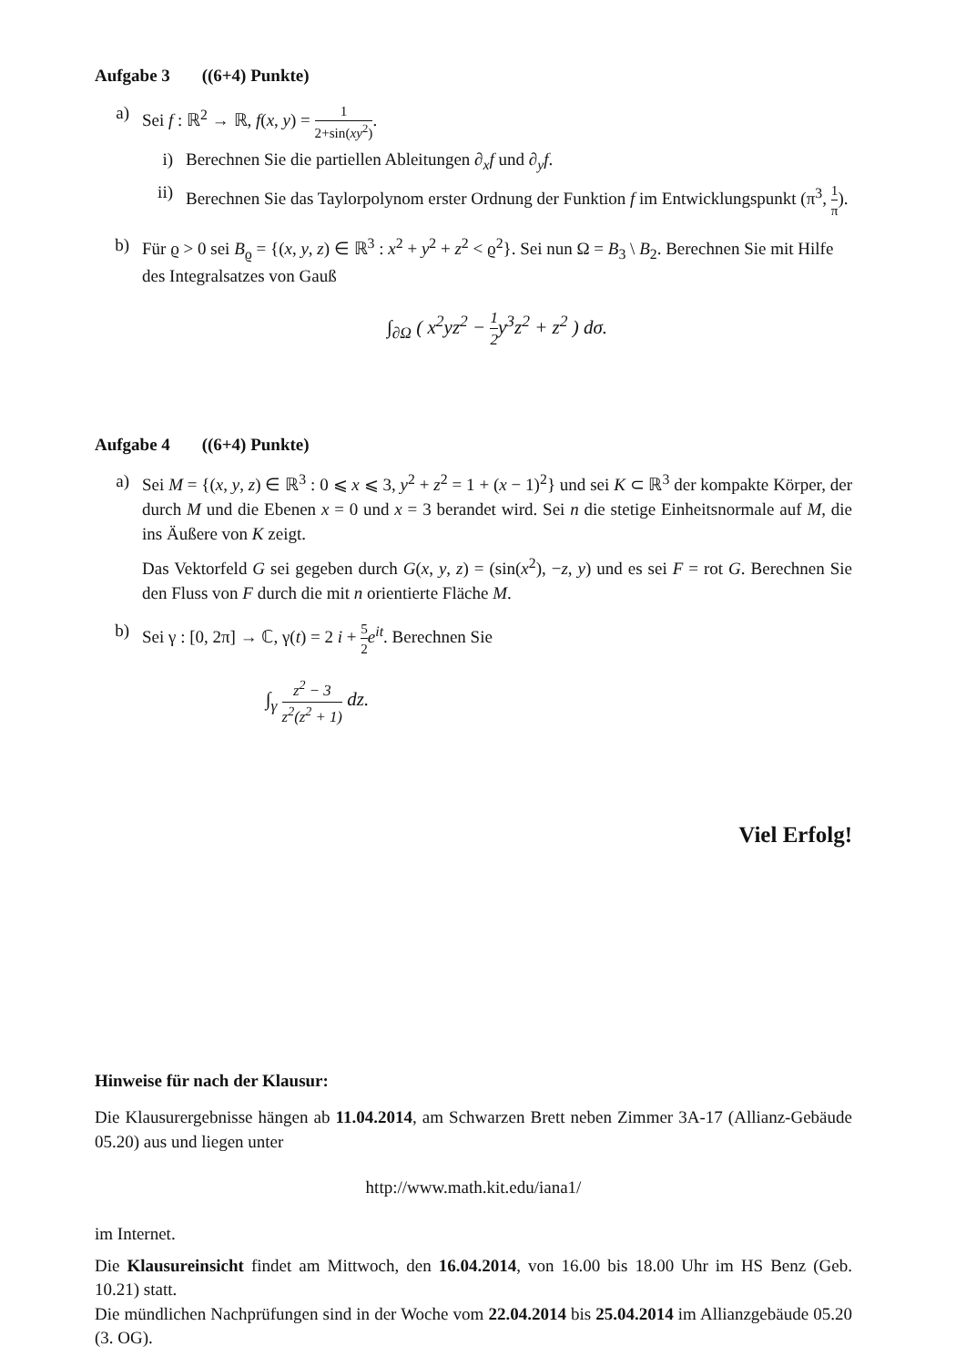Aufgabe 3 ((6+4) Punkte)
a) Sei f : ℝ<sup>2</sup> → ℝ, f(x, y) = 1 2+sin(xy<sup>2</sup>).
i) Berechnen Sie die partiellen Ableitungen ∂<sub>x</sub>f und ∂<sub>y</sub>f.
ii) Berechnen Sie das Taylorpolynom erster Ordnung der Funktion f im Entwicklungspunkt (π<sup>3</sup>, 1 π).
b) Für ϱ > 0 sei B<sub>ϱ</sub> = {(x, y, z) ∈ ℝ<sup>3</sup> : x<sup>2</sup> + y<sup>2</sup> + z<sup>2</sup> < ϱ<sup>2</sup>}. Sei nun Ω = B<sub>3</sub> \ B<sub>2</sub>. Berechnen Sie mit Hilfe des Integralsatzes von Gauß
∫<sub>∂Ω</sub> ( x<sup>2</sup>yz<sup>2</sup> − 1 2y<sup>3</sup>z<sup>2</sup> + z<sup>2</sup> ) dσ.
Aufgabe 4 ((6+4) Punkte)
a) Sei M = {(x, y, z) ∈ ℝ<sup>3</sup> : 0 ⩽ x ⩽ 3, y<sup>2</sup> + z<sup>2</sup> = 1 + (x − 1)<sup>2</sup>} und sei K ⊂ ℝ<sup>3</sup> der kompakte Körper, der durch M und die Ebenen x = 0 und x = 3 berandet wird. Sei n die stetige Einheitsnormale auf M, die ins Äußere von K zeigt.
Das Vektorfeld G sei gegeben durch G(x, y, z) = (sin(x<sup>2</sup>), −z, y) und es sei F = rot G. Berechnen Sie den Fluss von F durch die mit n orientierte Fläche M.
b) Sei γ : [0, 2π] → ℂ, γ(t) = 2 i + 5 2 e<sup>it</sup>. Berechnen Sie
∫<sub>γ</sub> z<sup>2</sup> − 3 z<sup>2</sup>(z<sup>2</sup> + 1) dz.
Viel Erfolg!
Hinweise für nach der Klausur:
Die Klausurergebnisse hängen ab 11.04.2014, am Schwarzen Brett neben Zimmer 3A-17 (Allianz-Gebäude 05.20) aus und liegen unter
http://www.math.kit.edu/iana1/
im Internet.
Die Klausureinsicht findet am Mittwoch, den 16.04.2014, von 16.00 bis 18.00 Uhr im HS Benz (Geb. 10.21) statt.
Die mündlichen Nachprüfungen sind in der Woche vom 22.04.2014 bis 25.04.2014 im Allianzgebäude 05.20 (3. OG).